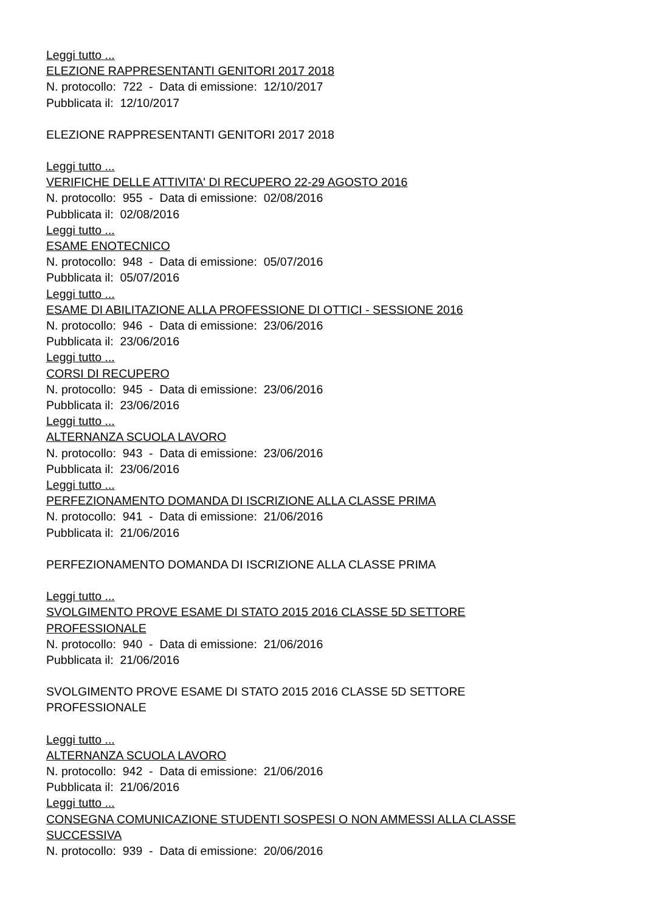Leggi tutto ...
ELEZIONE RAPPRESENTANTI GENITORI 2017 2018
N. protocollo: 722 - Data di emissione: 12/10/2017
Pubblicata il: 12/10/2017
ELEZIONE RAPPRESENTANTI GENITORI 2017 2018
Leggi tutto ...
VERIFICHE DELLE ATTIVITA' DI RECUPERO 22-29 AGOSTO 2016
N. protocollo: 955 - Data di emissione: 02/08/2016
Pubblicata il: 02/08/2016
Leggi tutto ...
ESAME ENOTECNICO
N. protocollo: 948 - Data di emissione: 05/07/2016
Pubblicata il: 05/07/2016
Leggi tutto ...
ESAME DI ABILITAZIONE ALLA PROFESSIONE DI OTTICI - SESSIONE 2016
N. protocollo: 946 - Data di emissione: 23/06/2016
Pubblicata il: 23/06/2016
Leggi tutto ...
CORSI DI RECUPERO
N. protocollo: 945 - Data di emissione: 23/06/2016
Pubblicata il: 23/06/2016
Leggi tutto ...
ALTERNANZA SCUOLA LAVORO
N. protocollo: 943 - Data di emissione: 23/06/2016
Pubblicata il: 23/06/2016
Leggi tutto ...
PERFEZIONAMENTO DOMANDA DI ISCRIZIONE ALLA CLASSE PRIMA
N. protocollo: 941 - Data di emissione: 21/06/2016
Pubblicata il: 21/06/2016
PERFEZIONAMENTO DOMANDA DI ISCRIZIONE ALLA CLASSE PRIMA
Leggi tutto ...
SVOLGIMENTO PROVE ESAME DI STATO 2015 2016 CLASSE 5D SETTORE
PROFESSIONALE
N. protocollo: 940 - Data di emissione: 21/06/2016
Pubblicata il: 21/06/2016
SVOLGIMENTO PROVE ESAME DI STATO 2015 2016 CLASSE 5D SETTORE
PROFESSIONALE
Leggi tutto ...
ALTERNANZA SCUOLA LAVORO
N. protocollo: 942 - Data di emissione: 21/06/2016
Pubblicata il: 21/06/2016
Leggi tutto ...
CONSEGNA COMUNICAZIONE STUDENTI SOSPESI O NON AMMESSI ALLA CLASSE
SUCCESSIVA
N. protocollo: 939 - Data di emissione: 20/06/2016